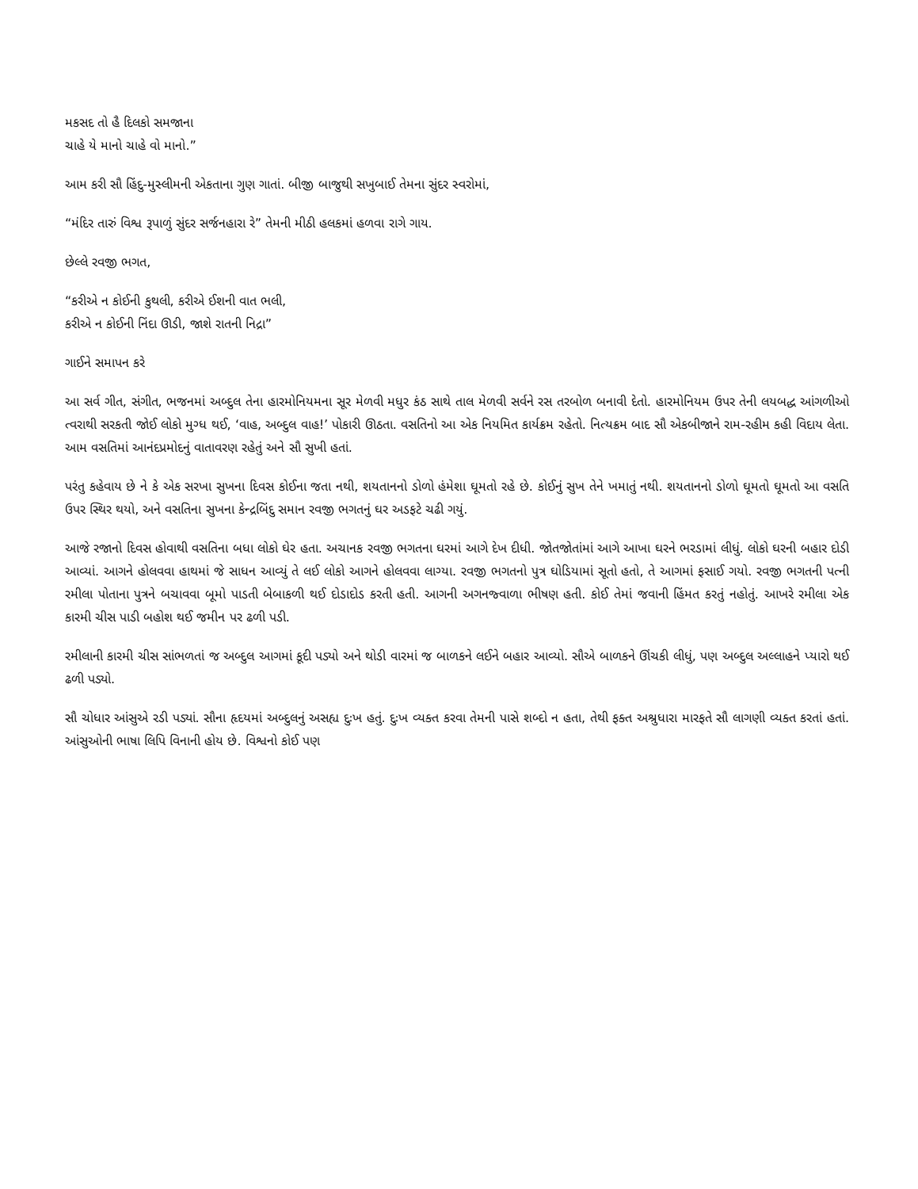મકસદ તો હૈ દિલકો સમજાના
ચાહે યે માનો ચાહે વો માનો.”
આમ કરી સૌ હિંદુ-મુસ્લીમની એકતાના ગુણ ગાતાં. બીજી બાજુથી સખુબાઈ તેમના સુંદર સ્વરોમાં,
“મંદિર તારું વિશ્વ રૂપાળું સુંદર સર્જનહારા રે” તેમની મીઠી હલકમાં હળવા રાગે ગાય.
છેલ્લે રવજી ભગત,
“કરીએ ન કોઈની કુથલી, કરીએ ઈશની વાત ભલી,
કરીએ ન કોઈની નિંદા ઊડી, જાશે રાતની નિદ્રા”
ગાઈને સમાપન કરે
આ સર્વ ગીત, સંગીત, ભજનમાં અબ્દુલ તેના હારમોનિયમના સૂર મેળવી મધુર કંઠ સાથે તાલ મેળવી સર્વને રસ તરબોળ બનાવી દેતો. હારમોનિયમ ઉપર તેની લયબદ્ધ આંગળીઓ ત્વરાથી સરકતી જોઈ લોકો મુગ્ધ થઈ, ‘વાહ, અબ્દુલ વાહ!’ પોકારી ઊઠતા. વસતિનો આ એક નિયમિત કાર્યક્રમ રહેતો. નિત્યક્રમ બાદ સૌ એકબીજાને રામ-રહીમ કહી વિદાય લેતા. આમ વસતિમાં આનંદપ્રમોદનું વાતાવરણ રહેતું અને સૌ સુખી હતાં.
પરંતુ કહેવાય છે ને કે એક સરખા સુખના દિવસ કોઈના જતા નથી, શયતાનનો ડોળો હંમેશા ઘૂમતો રહે છે. કોઈનું સુખ તેને ખમાતું નથી. શયતાનનો ડોળો ઘૂમતો ઘૂમતો આ વસતિ ઉપર સ્થિર થયો, અને વસતિના સુખના કેન્દ્રબિંદુ સમાન રવજી ભગતનું ઘર અડફટે ચઢી ગયું.
આજે રજાનો દિવસ હોવાથી વસતિના બધા લોકો ઘેર હતા. અચાનક રવજી ભગતના ઘરમાં આગે દેખ દીધી. જોતજોતાંમાં આગે આખા ઘરને ભરડામાં લીધું. લોકો ઘરની બહાર દોડી આવ્યાં. આગને હોલવવા હાથમાં જે સાધન આવ્યું તે લઈ લોકો આગને હોલવવા લાગ્યા. રવજી ભગતનો પુત્ર ઘોડિયામાં સૂતો હતો, તે આગમાં ફસાઈ ગયો. રવજી ભગતની પત્ની રમીલા પોતાના પુત્રને બચાવવા બૂમો પાડતી બેબાકળી થઈ દોડાદોડ કરતી હતી. આગની અગનજ્વાળા ભીષણ હતી. કોઈ તેમાં જવાની હિંમત કરતું નહોતું. આખરે રમીલા એક કારમી ચીસ પાડી બહોશ થઈ જમીન પર ઢળી પડી.
રમીલાની કારમી ચીસ સાંભળતાં જ અબ્દુલ આગમાં કૂદી પડ્યો અને થોડી વારમાં જ બાળકને લઈને બહાર આવ્યો. સૌએ બાળકને ઊંચકી લીધું, પણ અબ્દુલ અલ્લાહને પ્યારો થઈ ઢળી પડ્યો.
સૌ ચોધાર આંસુએ રડી પડ્યાં. સૌના હૃદયમાં અબ્દુલનું અસહ્ય દુઃખ હતું. દુઃખ વ્યક્ત કરવા તેમની પાસે શબ્દો ન હતા, તેથી ફક્ત અશ્રુધારા મારફતે સૌ લાગણી વ્યક્ત કરતાં હતાં. આંસુઓની ભાષા લિપિ વિનાની હોય છે. વિશ્વનો કોઈ પણ